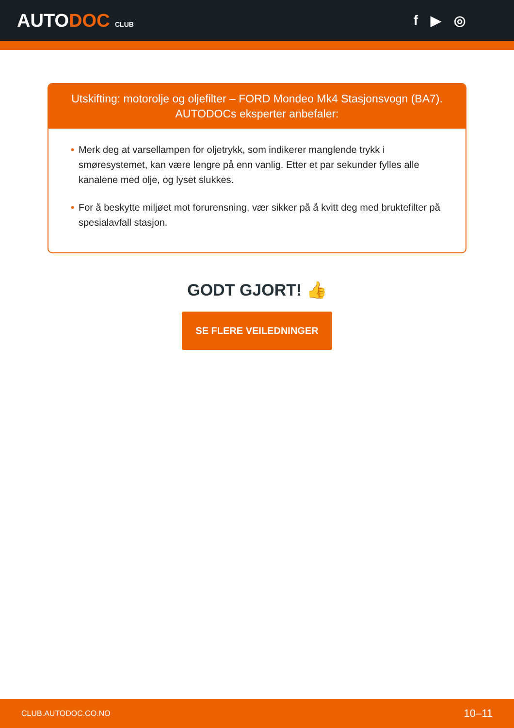AUTODOC CLUB
f ▶ ◎
Utskifting: motorolje og oljefilter – FORD Mondeo Mk4 Stasjonsvogn (BA7).
AUTODOCs eksperter anbefaler:
• Merk deg at varsellampen for oljetrykk, som indikerer manglende trykk i smøresystemet, kan være lengre på enn vanlig. Etter et par sekunder fylles alle kanalene med olje, og lyset slukkes.
• For å beskytte miljøet mot forurensning, vær sikker på å kvitt deg med bruktefilter på spesialavfall stasjon.
GODT GJORT! 👍
SE FLERE VEILEDNINGER
CLUB.AUTODOC.CO.NO 10–11